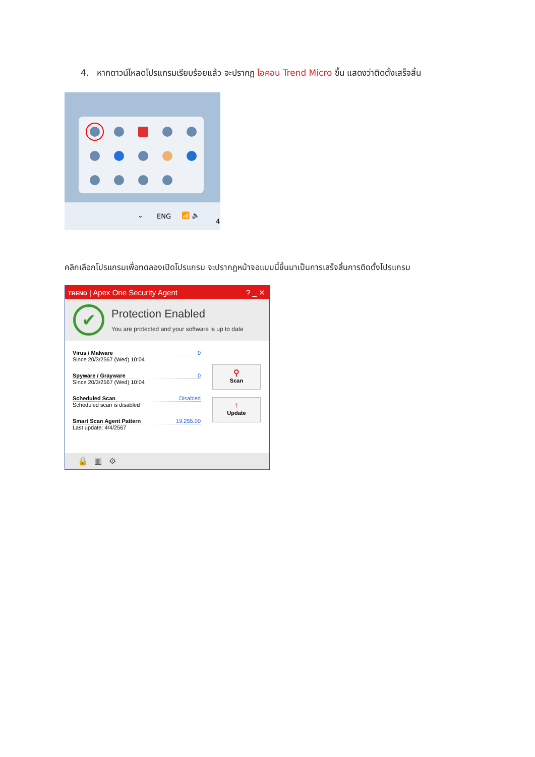4. หากดาวน์โหลดโปรแกรมเรียบร้อยแล้ว จะปรากฏ ไอคอน Trend Micro ขึ้น แสดงว่าติดตั้งเสร็จสิ้น
⌄ ENG 📶 🔈
4
คลิกเลือกโปรแกรมเพื่อทดลองเปิดโปรแกรม จะปรากฏหน้าจอแบบนี้ขึ้นมาเป็นการเสร็จสิ้นการติดตั้งโปรแกรม
TREND | Apex One Security Agent? _ ✕
✔
Protection Enabled
You are protected and your software is up to date
Virus / Malware 0
Since 20/3/2567 (Wed) 10:04
Spyware / Grayware 0
Since 20/3/2567 (Wed) 10:04
Scheduled Scan Disabled
Scheduled scan is disabled
Smart Scan Agent Pattern 19.255.00
Last update: 4/4/2567
⚲
Scan
↑
Update
🔒 ▥ ⚙